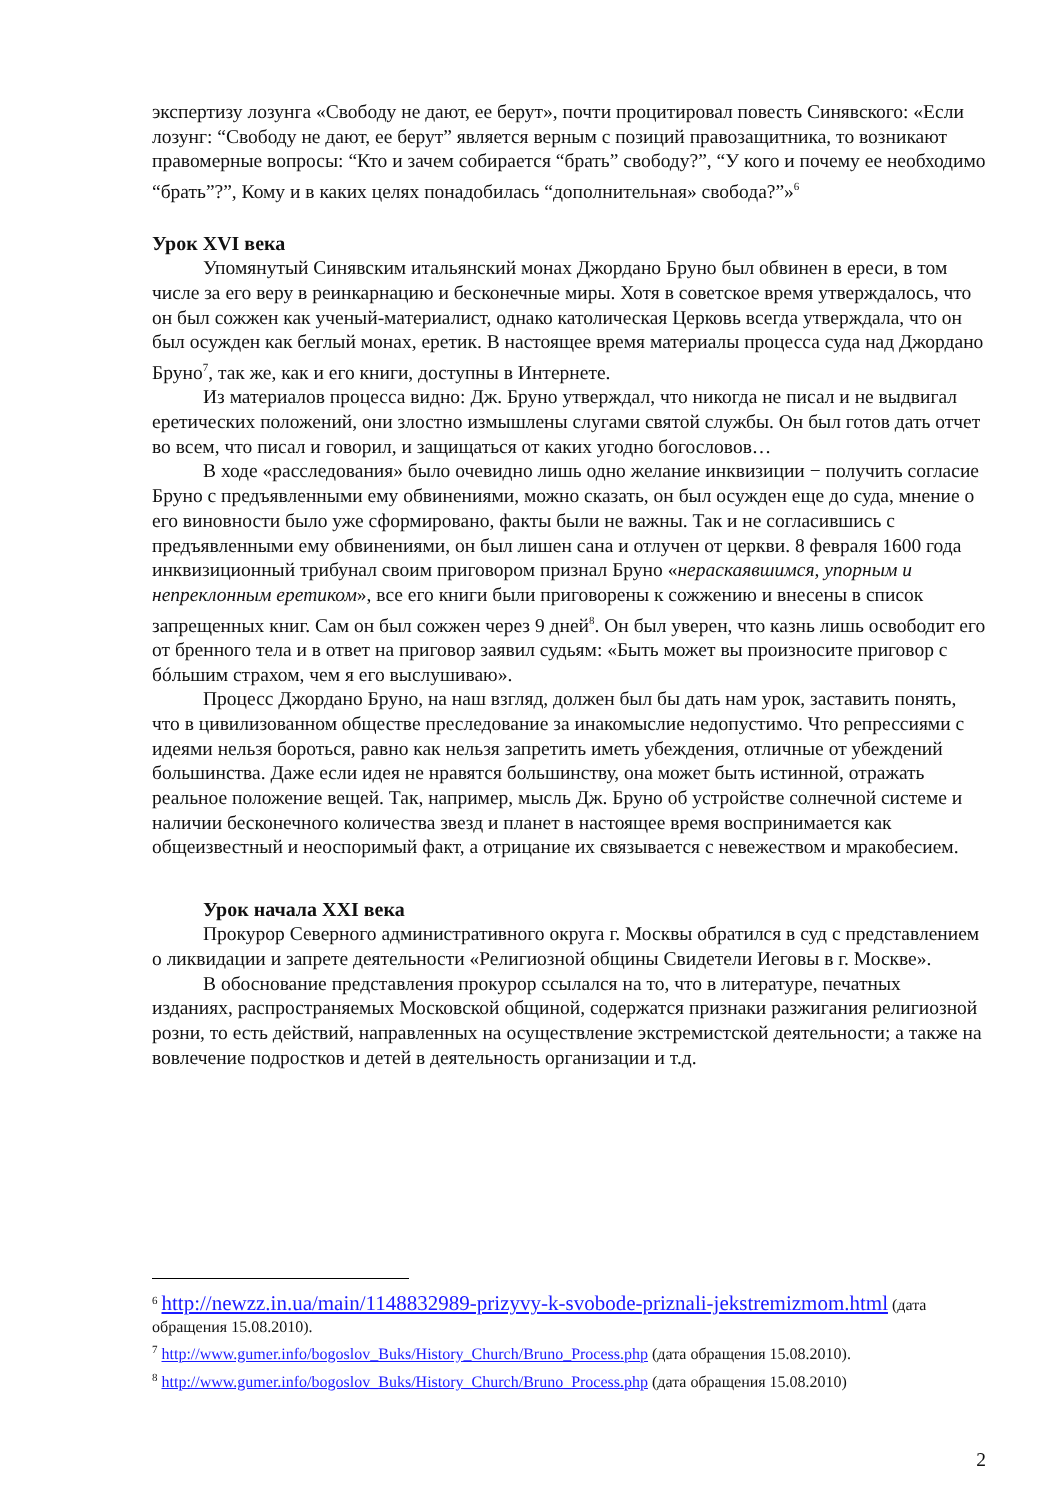экспертизу лозунга «Свободу не дают, ее берут», почти процитировал повесть Синявского: «Если лозунг: “Свободу не дают, ее берут” является верным с позиций правозащитника, то возникают правомерные вопросы: “Кто и зачем собирается “брать” свободу?”, “У кого и почему ее необходимо “брать”?”, Кому и в каких целях понадобилась “дополнительная» свобода?”»<sup>6</sup>
Урок XVI века
Упомянутый Синявским итальянский монах Джордано Бруно был обвинен в ереси, в том числе за его веру в реинкарнацию и бесконечные миры. Хотя в советское время утверждалось, что он был сожжен как ученый-материалист, однако католическая Церковь всегда утверждала, что он был осужден как беглый монах, еретик. В настоящее время материалы процесса суда над Джордано Бруно<sup>7</sup>, так же, как и его книги, доступны в Интернете.
Из материалов процесса видно: Дж. Бруно утверждал, что никогда не писал и не выдвигал еретических положений, они злостно измышлены слугами святой службы. Он был готов дать отчет во всем, что писал и говорил, и защищаться от каких угодно богословов…
В ходе «расследования» было очевидно лишь одно желание инквизиции − получить согласие Бруно с предъявленными ему обвинениями, можно сказать, он был осужден еще до суда, мнение о его виновности было уже сформировано, факты были не важны. Так и не согласившись с предъявленными ему обвинениями, он был лишен сана и отлучен от церкви. 8 февраля 1600 года инквизиционный трибунал своим приговором признал Бруно «нераскаявшимся, упорным и непреклонным еретиком», все его книги были приговорены к сожжению и внесены в список запрещенных книг. Сам он был сожжен через 9 дней<sup>8</sup>. Он был уверен, что казнь лишь освободит его от бренного тела и в ответ на приговор заявил судьям: «Быть может вы произносите приговор с бóльшим страхом, чем я его выслушиваю».
Процесс Джордано Бруно, на наш взгляд, должен был бы дать нам урок, заставить понять, что в цивилизованном обществе преследование за инакомыслие недопустимо. Что репрессиями с идеями нельзя бороться, равно как нельзя запретить иметь убеждения, отличные от убеждений большинства. Даже если идея не нравятся большинству, она может быть истинной, отражать реальное положение вещей. Так, например, мысль Дж. Бруно об устройстве солнечной системе и наличии бесконечного количества звезд и планет в настоящее время воспринимается как общеизвестный и неоспоримый факт, а отрицание их связывается с невежеством и мракобесием.
Урок начала XXI века
Прокурор Северного административного округа г. Москвы обратился в суд с представлением о ликвидации и запрете деятельности «Религиозной общины Свидетели Иеговы в г. Москве».
В обоснование представления прокурор ссылался на то, что в литературе, печатных изданиях, распространяемых Московской общиной, содержатся признаки разжигания религиозной розни, то есть действий, направленных на осуществление экстремистской деятельности; а также на вовлечение подростков и детей в деятельность организации и т.д.
<sup>6</sup> http://newzz.in.ua/main/1148832989-prizyvy-k-svobode-priznali-jekstremizmom.html (дата обращения 15.08.2010).
<sup>7</sup> http://www.gumer.info/bogoslov_Buks/History_Church/Bruno_Process.php (дата обращения 15.08.2010).
<sup>8</sup> http://www.gumer.info/bogoslov_Buks/History_Church/Bruno_Process.php (дата обращения 15.08.2010)
2